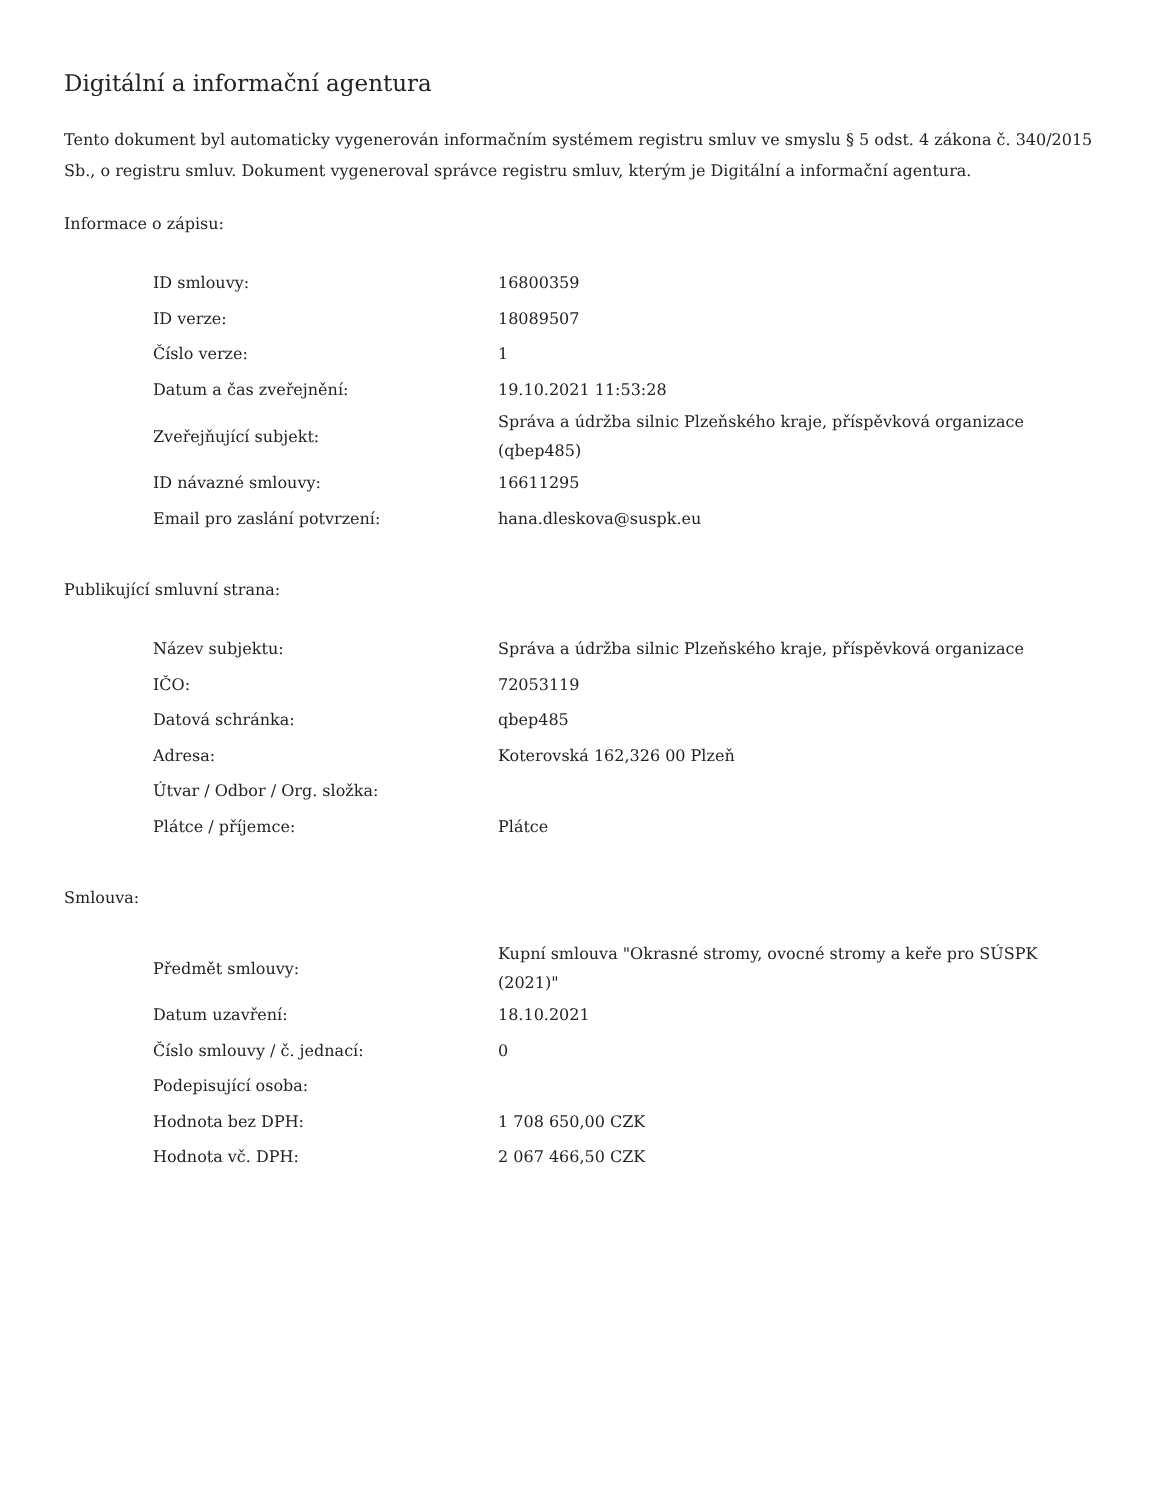Digitální a informační agentura
Tento dokument byl automaticky vygenerován informačním systémem registru smluv ve smyslu § 5 odst. 4 zákona č. 340/2015 Sb., o registru smluv. Dokument vygeneroval správce registru smluv, kterým je Digitální a informační agentura.
Informace o zápisu:
| ID smlouvy: | 16800359 |
| ID verze: | 18089507 |
| Číslo verze: | 1 |
| Datum a čas zveřejnění: | 19.10.2021 11:53:28 |
| Zveřejňující subjekt: | Správa a údržba silnic Plzeňského kraje, příspěvková organizace (qbep485) |
| ID návazné smlouvy: | 16611295 |
| Email pro zaslání potvrzení: | hana.dleskova@suspk.eu |
Publikující smluvní strana:
| Název subjektu: | Správa a údržba silnic Plzeňského kraje, příspěvková organizace |
| IČO: | 72053119 |
| Datová schránka: | qbep485 |
| Adresa: | Koterovská 162,326 00 Plzeň |
| Útvar / Odbor / Org. složka: | |
| Plátce / příjemce: | Plátce |
Smlouva:
| Předmět smlouvy: | Kupní smlouva "Okrasné stromy, ovocné stromy a keře pro SÚSPK (2021)" |
| Datum uzavření: | 18.10.2021 |
| Číslo smlouvy / č. jednací: | 0 |
| Podepisující osoba: | |
| Hodnota bez DPH: | 1 708 650,00 CZK |
| Hodnota vč. DPH: | 2 067 466,50 CZK |